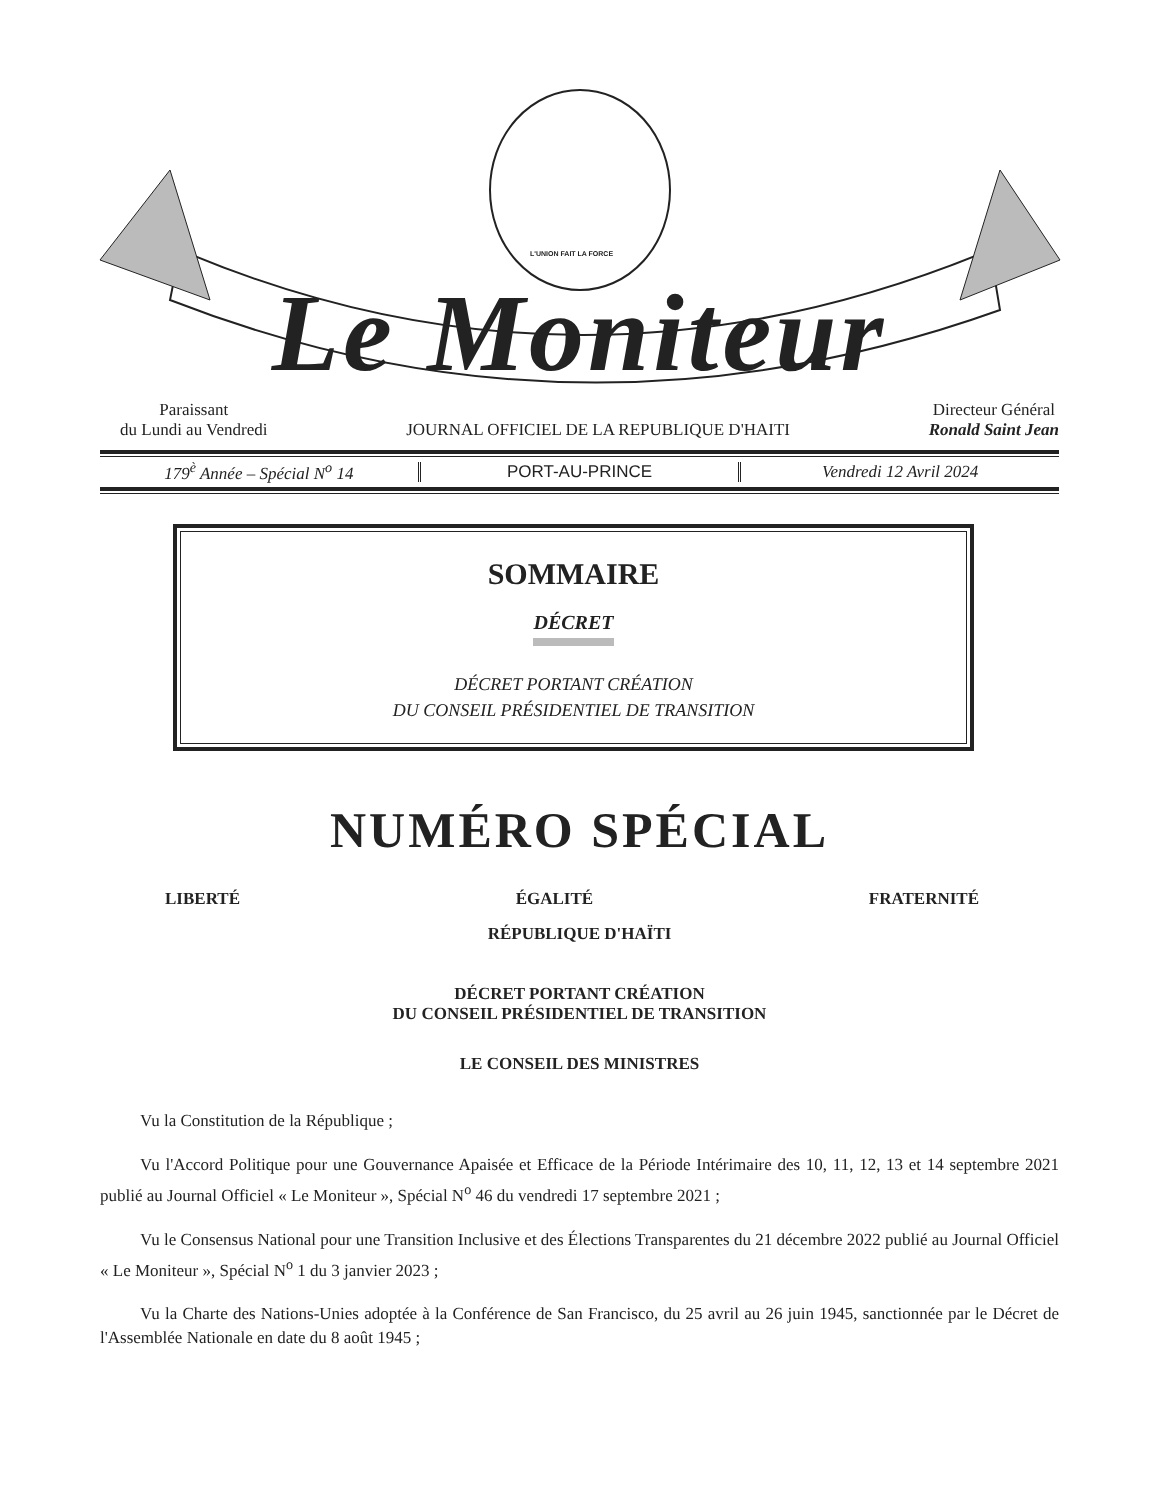L'UNION FAIT LA FORCE
Le Moniteur
Paraissant
du Lundi au Vendredi
JOURNAL OFFICIEL DE LA REPUBLIQUE D'HAITI
Directeur Général
Ronald Saint Jean
179<sup>è</sup> Année – Spécial N<sup>o</sup> 14 PORT-AU-PRINCE Vendredi 12 Avril 2024
SOMMAIRE
DÉCRET
DÉCRET PORTANT CRÉATION
DU CONSEIL PRÉSIDENTIEL DE TRANSITION
NUMÉRO SPÉCIAL
LIBERTÉ ÉGALITÉ FRATERNITÉ
RÉPUBLIQUE D'HAÏTI
DÉCRET PORTANT CRÉATION
DU CONSEIL PRÉSIDENTIEL DE TRANSITION
LE CONSEIL DES MINISTRES
Vu la Constitution de la République ;
Vu l'Accord Politique pour une Gouvernance Apaisée et Efficace de la Période Intérimaire des 10, 11, 12, 13 et 14 septembre 2021 publié au Journal Officiel « Le Moniteur », Spécial N<sup>o</sup> 46 du vendredi 17 septembre 2021 ;
Vu le Consensus National pour une Transition Inclusive et des Élections Transparentes du 21 décembre 2022 publié au Journal Officiel « Le Moniteur », Spécial N<sup>o</sup> 1 du 3 janvier 2023 ;
Vu la Charte des Nations-Unies adoptée à la Conférence de San Francisco, du 25 avril au 26 juin 1945, sanctionnée par le Décret de l'Assemblée Nationale en date du 8 août 1945 ;